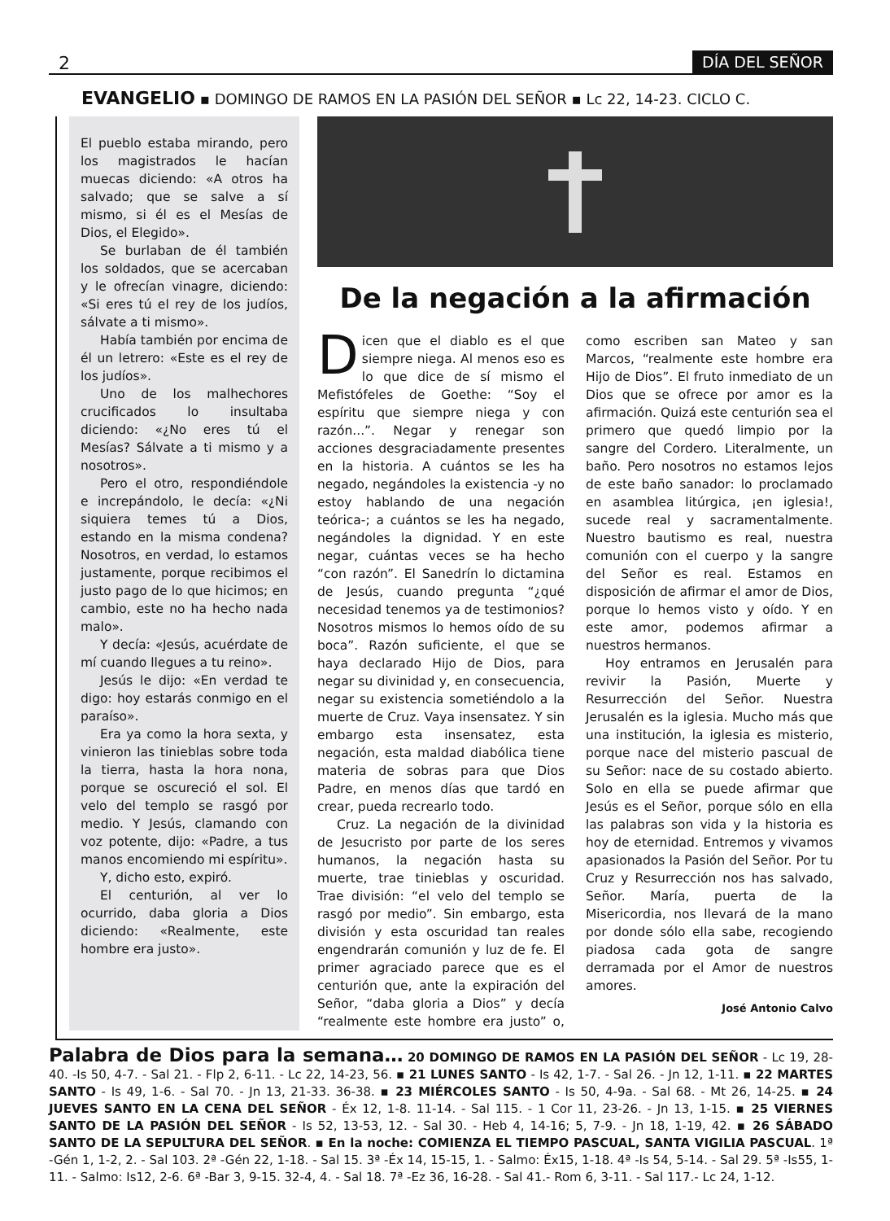2 DÍA DEL SEÑOR
EVANGELIO ▪ DOMINGO DE RAMOS EN LA PASIÓN DEL SEÑOR ▪ Lc 22, 14-23. CICLO C.
El pueblo estaba mirando, pero los magistrados le hacían muecas diciendo: «A otros ha salvado; que se salve a sí mismo, si él es el Mesías de Dios, el Elegido».
Se burlaban de él también los soldados, que se acercaban y le ofrecían vinagre, diciendo: «Si eres tú el rey de los judíos, sálvate a ti mismo».
Había también por encima de él un letrero: «Este es el rey de los judíos».
Uno de los malhechores crucificados lo insultaba diciendo: «¿No eres tú el Mesías? Sálvate a ti mismo y a nosotros».
Pero el otro, respondiéndole e increpándolo, le decía: «¿Ni siquiera temes tú a Dios, estando en la misma condena? Nosotros, en verdad, lo estamos justamente, porque recibimos el justo pago de lo que hicimos; en cambio, este no ha hecho nada malo».
Y decía: «Jesús, acuérdate de mí cuando llegues a tu reino».
Jesús le dijo: «En verdad te digo: hoy estarás conmigo en el paraíso».
Era ya como la hora sexta, y vinieron las tinieblas sobre toda la tierra, hasta la hora nona, porque se oscureció el sol. El velo del templo se rasgó por medio. Y Jesús, clamando con voz potente, dijo: «Padre, a tus manos encomiendo mi espíritu».
Y, dicho esto, expiró.
El centurión, al ver lo ocurrido, daba gloria a Dios diciendo: «Realmente, este hombre era justo».
De la negación a la afirmación
Dicen que el diablo es el que siempre niega. Al menos eso es lo que dice de sí mismo el Mefistófeles de Goethe: “Soy el espíritu que siempre niega y con razón...”. Negar y renegar son acciones desgraciadamente presentes en la historia. A cuántos se les ha negado, negándoles la existencia -y no estoy hablando de una negación teórica-; a cuántos se les ha negado, negándoles la dignidad. Y en este negar, cuántas veces se ha hecho “con razón”. El Sanedrín lo dictamina de Jesús, cuando pregunta “¿qué necesidad tenemos ya de testimonios? Nosotros mismos lo hemos oído de su boca”. Razón suficiente, el que se haya declarado Hijo de Dios, para negar su divinidad y, en consecuencia, negar su existencia sometiéndolo a la muerte de Cruz. Vaya insensatez. Y sin embargo esta insensatez, esta negación, esta maldad diabólica tiene materia de sobras para que Dios Padre, en menos días que tardó en crear, pueda recrearlo todo.
Cruz. La negación de la divinidad de Jesucristo por parte de los seres humanos, la negación hasta su muerte, trae tinieblas y oscuridad. Trae división: “el velo del templo se rasgó por medio”. Sin embargo, esta división y esta oscuridad tan reales engendrarán comunión y luz de fe. El primer agraciado parece que es el centurión que, ante la expiración del Señor, “daba gloria a Dios” y decía “realmente este hombre era justo” o, como escriben san Mateo y san Marcos, “realmente este hombre era Hijo de Dios”. El fruto inmediato de un Dios que se ofrece por amor es la afirmación. Quizá este centurión sea el primero que quedó limpio por la sangre del Cordero. Literalmente, un baño. Pero nosotros no estamos lejos de este baño sanador: lo proclamado en asamblea litúrgica, ¡en iglesia!, sucede real y sacramentalmente. Nuestro bautismo es real, nuestra comunión con el cuerpo y la sangre del Señor es real. Estamos en disposición de afirmar el amor de Dios, porque lo hemos visto y oído. Y en este amor, podemos afirmar a nuestros hermanos.
Hoy entramos en Jerusalén para revivir la Pasión, Muerte y Resurrección del Señor. Nuestra Jerusalén es la iglesia. Mucho más que una institución, la iglesia es misterio, porque nace del misterio pascual de su Señor: nace de su costado abierto. Solo en ella se puede afirmar que Jesús es el Señor, porque sólo en ella las palabras son vida y la historia es hoy de eternidad. Entremos y vivamos apasionados la Pasión del Señor. Por tu Cruz y Resurrección nos has salvado, Señor. María, puerta de la Misericordia, nos llevará de la mano por donde sólo ella sabe, recogiendo piadosa cada gota de sangre derramada por el Amor de nuestros amores.
José Antonio Calvo
Palabra de Dios para la semana… 20 DOMINGO DE RAMOS EN LA PASIÓN DEL SEÑOR - Lc 19, 28-40. -Is 50, 4-7. - Sal 21. - Flp 2, 6-11. - Lc 22, 14-23, 56. ▪ 21 LUNES SANTO - Is 42, 1-7. - Sal 26. - Jn 12, 1-11. ▪ 22 MARTES SANTO - Is 49, 1-6. - Sal 70. - Jn 13, 21-33. 36-38. ▪ 23 MIÉRCOLES SANTO - Is 50, 4-9a. - Sal 68. - Mt 26, 14-25. ▪ 24 JUEVES SANTO EN LA CENA DEL SEÑOR - Éx 12, 1-8. 11-14. - Sal 115. - 1 Cor 11, 23-26. - Jn 13, 1-15. ▪ 25 VIERNES SANTO DE LA PASIÓN DEL SEÑOR - Is 52, 13-53, 12. - Sal 30. - Heb 4, 14-16; 5, 7-9. - Jn 18, 1-19, 42. ▪ 26 SÁBADO SANTO DE LA SEPULTURA DEL SEÑOR. ▪ En la noche: COMIENZA EL TIEMPO PASCUAL, SANTA VIGILIA PASCUAL. 1ª -Gén 1, 1-2, 2. - Sal 103. 2ª -Gén 22, 1-18. - Sal 15. 3ª -Éx 14, 15-15, 1. - Salmo: Éx15, 1-18. 4ª -Is 54, 5-14. - Sal 29. 5ª -Is55, 1-11. - Salmo: Is12, 2-6. 6ª -Bar 3, 9-15. 32-4, 4. - Sal 18. 7ª -Ez 36, 16-28. - Sal 41.- Rom 6, 3-11. - Sal 117.- Lc 24, 1-12.